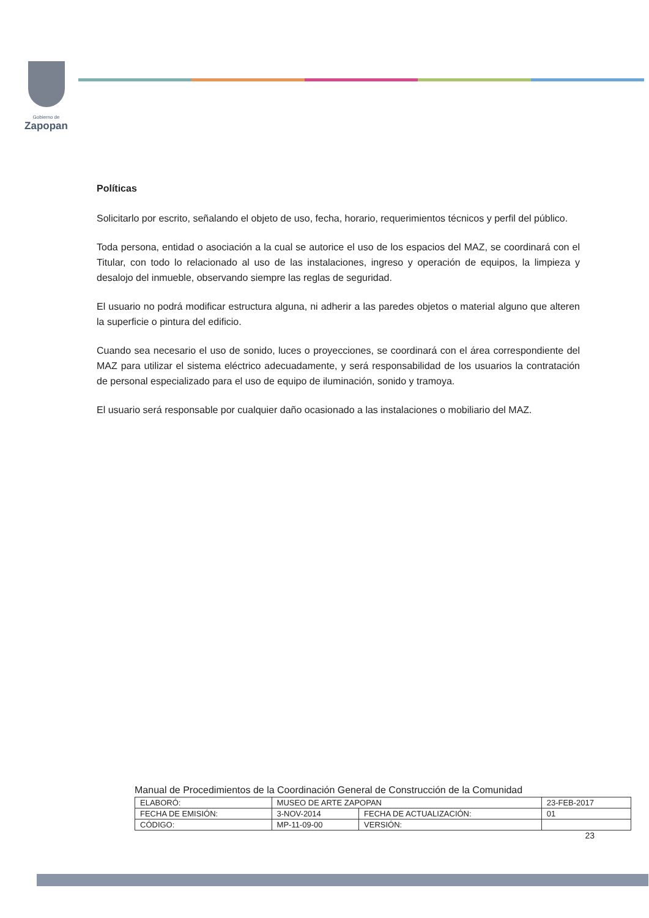Gobierno de
Zapopan
Políticas
Solicitarlo por escrito, señalando el objeto de uso, fecha, horario, requerimientos técnicos y perfil del público.
Toda persona, entidad o asociación a la cual se autorice el uso de los espacios del MAZ, se coordinará con el Titular, con todo lo relacionado al uso de las instalaciones, ingreso y operación de equipos, la limpieza y desalojo del inmueble, observando siempre las reglas de seguridad.
El usuario no podrá modificar estructura alguna, ni adherir a las paredes objetos o material alguno que alteren la superficie o pintura del edificio.
Cuando sea necesario el uso de sonido, luces o proyecciones, se coordinará con el área correspondiente del MAZ para utilizar el sistema eléctrico adecuadamente, y será responsabilidad de los usuarios la contratación de personal especializado para el uso de equipo de iluminación, sonido y tramoya.
El usuario será responsable por cualquier daño ocasionado a las instalaciones o mobiliario del MAZ.
Manual de Procedimientos de la Coordinación General de Construcción de la Comunidad
| ELABORÓ: | MUSEO DE ARTE ZAPOPAN | | 23-FEB-2017 |
| FECHA DE EMISIÓN: | 3-NOV-2014 | FECHA DE ACTUALIZACIÓN: | 01 |
| CÓDIGO: | MP-11-09-00 | VERSIÓN: | |
23